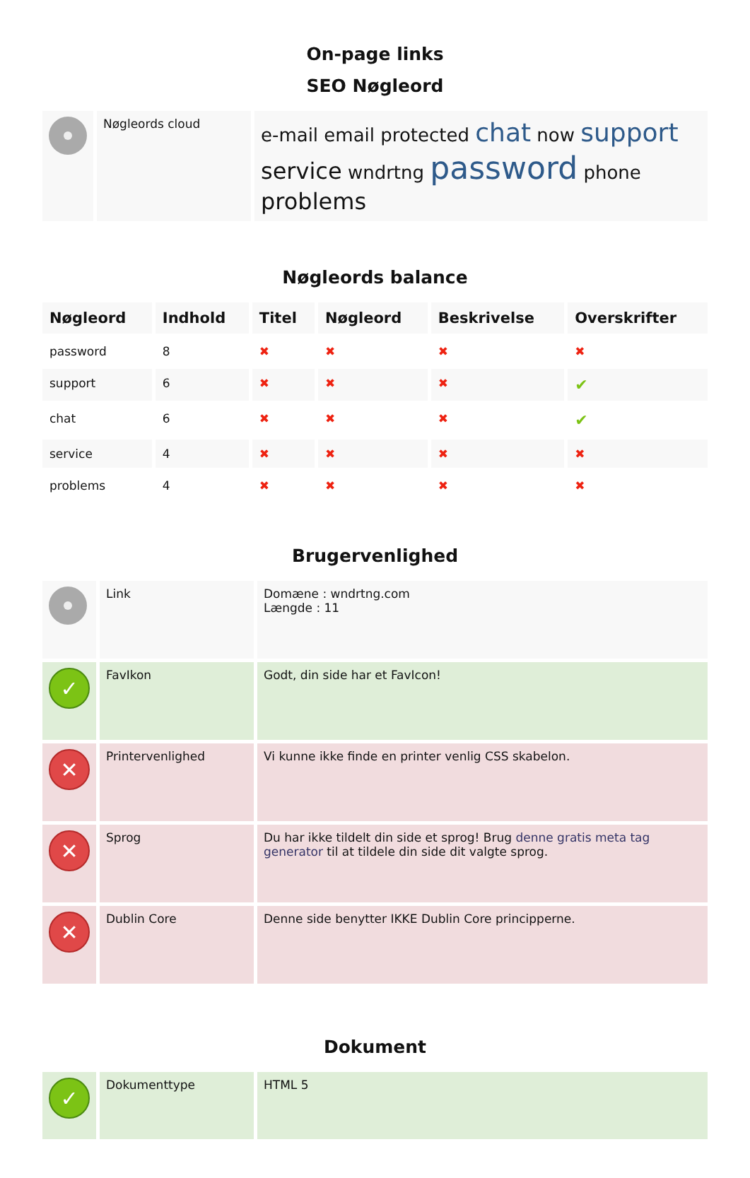On-page links
SEO Nøgleord
| | Nøgleords cloud | e-mail email protected chat now support service wndrtng password phone problems |
Nøgleords balance
| Nøgleord | Indhold | Titel | Nøgleord | Beskrivelse | Overskrifter |
| --- | --- | --- | --- | --- | --- |
| password | 8 | ✖ | ✖ | ✖ | ✖ |
| support | 6 | ✖ | ✖ | ✖ | ✔ |
| chat | 6 | ✖ | ✖ | ✖ | ✔ |
| service | 4 | ✖ | ✖ | ✖ | ✖ |
| problems | 4 | ✖ | ✖ | ✖ | ✖ |
Brugervenlighed
| | Link | Domæne : wndrtng.com Længde : 11 |
| ✓ | FavIkon | Godt, din side har et FavIcon! |
| ✕ | Printervenlighed | Vi kunne ikke finde en printer venlig CSS skabelon. |
| ✕ | Sprog | Du har ikke tildelt din side et sprog! Brug denne gratis meta tag generator til at tildele din side dit valgte sprog. |
| ✕ | Dublin Core | Denne side benytter IKKE Dublin Core principperne. |
Dokument
| ✓ | Dokumenttype | HTML 5 |